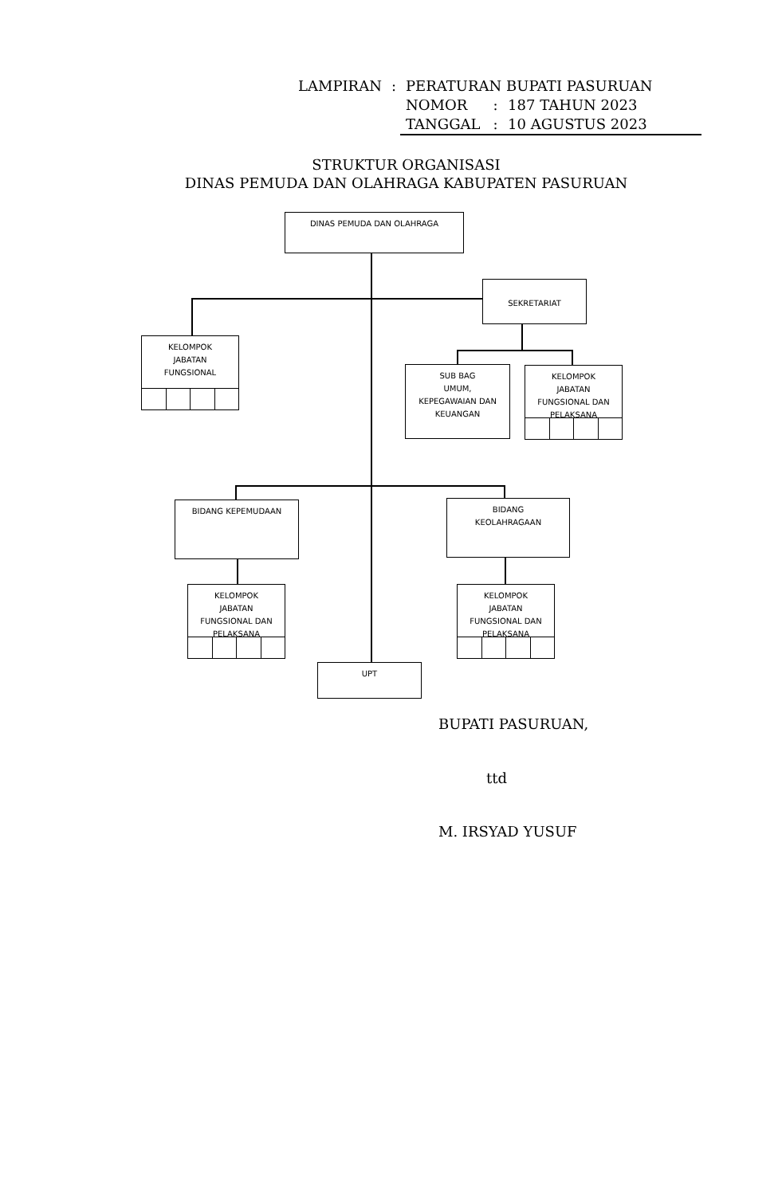| LAMPIRAN | : | PERATURAN BUPATI PASURUAN | | |
| | | NOMOR | : | 187 TAHUN 2023 |
| | | TANGGAL | : | 10 AGUSTUS 2023 |
STRUKTUR ORGANISASI
DINAS PEMUDA DAN OLAHRAGA KABUPATEN PASURUAN
DINAS PEMUDA DAN OLAHRAGA
SEKRETARIAT
KELOMPOK
JABATAN
FUNGSIONAL
SUB BAG
UMUM,
KEPEGAWAIAN DAN
KEUANGAN
KELOMPOK
JABATAN
FUNGSIONAL DAN
PELAKSANA
BIDANG KEPEMUDAAN
BIDANG
KEOLAHRAGAAN
KELOMPOK
JABATAN
FUNGSIONAL DAN
PELAKSANA
KELOMPOK
JABATAN
FUNGSIONAL DAN
PELAKSANA
UPT
BUPATI PASURUAN,
ttd
M. IRSYAD YUSUF